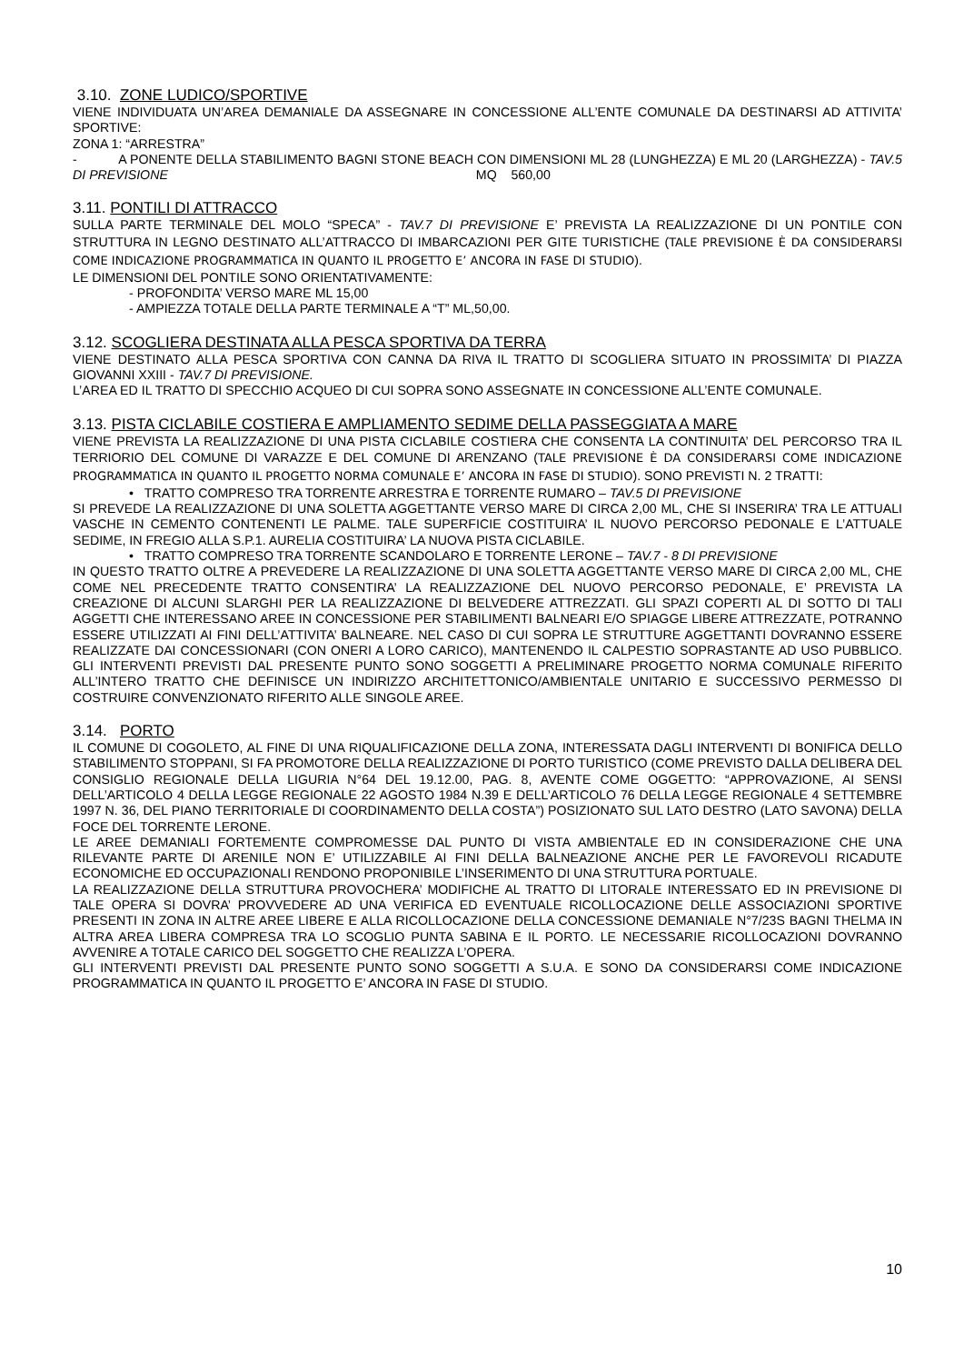3.10. ZONE LUDICO/SPORTIVE
VIENE INDIVIDUATA UN’AREA DEMANIALE DA ASSEGNARE IN CONCESSIONE ALL’ENTE COMUNALE DA DESTINARSI AD ATTIVITA’ SPORTIVE:
ZONA 1: “ARRESTRA”
- A PONENTE DELLA STABILIMENTO BAGNI STONE BEACH CON DIMENSIONI ML 28 (LUNGHEZZA) E ML 20 (LARGHEZZA) - TAV.5 DI PREVISIONE MQ 560,00
3.11. PONTILI DI ATTRACCO
SULLA PARTE TERMINALE DEL MOLO “SPECA” - TAV.7 DI PREVISIONE E’ PREVISTA LA REALIZZAZIONE DI UN PONTILE CON STRUTTURA IN LEGNO DESTINATO ALL’ATTRACCO DI IMBARCAZIONI PER GITE TURISTICHE (TALE PREVISIONE È DA CONSIDERARSI COME INDICAZIONE PROGRAMMATICA IN QUANTO IL PROGETTO E’ ANCORA IN FASE DI STUDIO).
LE DIMENSIONI DEL PONTILE SONO ORIENTATIVAMENTE:
- PROFONDITA’ VERSO MARE ML 15,00
- AMPIEZZA TOTALE DELLA PARTE TERMINALE A “T” ML,50,00.
3.12. SCOGLIERA DESTINATA ALLA PESCA SPORTIVA DA TERRA
VIENE DESTINATO ALLA PESCA SPORTIVA CON CANNA DA RIVA IL TRATTO DI SCOGLIERA SITUATO IN PROSSIMITA’ DI PIAZZA GIOVANNI XXIII - TAV.7 DI PREVISIONE.
L’AREA ED IL TRATTO DI SPECCHIO ACQUEO DI CUI SOPRA SONO ASSEGNATE IN CONCESSIONE ALL’ENTE COMUNALE.
3.13. PISTA CICLABILE COSTIERA E AMPLIAMENTO SEDIME DELLA PASSEGGIATA A MARE
VIENE PREVISTA LA REALIZZAZIONE DI UNA PISTA CICLABILE COSTIERA CHE CONSENTA LA CONTINUITA’ DEL PERCORSO TRA IL TERRIORIO DEL COMUNE DI VARAZZE E DEL COMUNE DI ARENZANO (TALE PREVISIONE È DA CONSIDERARSI COME INDICAZIONE PROGRAMMATICA IN QUANTO IL PROGETTO NORMA COMUNALE E’ ANCORA IN FASE DI STUDIO). SONO PREVISTI N. 2 TRATTI:
• TRATTO COMPRESO TRA TORRENTE ARRESTRA E TORRENTE RUMARO – TAV.5 DI PREVISIONE
SI PREVEDE LA REALIZZAZIONE DI UNA SOLETTA AGGETTANTE VERSO MARE DI CIRCA 2,00 ML, CHE SI INSERIRA’ TRA LE ATTUALI VASCHE IN CEMENTO CONTENENTI LE PALME. TALE SUPERFICIE COSTITUIRA’ IL NUOVO PERCORSO PEDONALE E L’ATTUALE SEDIME, IN FREGIO ALLA S.P.1. AURELIA COSTITUIRA’ LA NUOVA PISTA CICLABILE.
• TRATTO COMPRESO TRA TORRENTE SCANDOLARO E TORRENTE LERONE – TAV.7 - 8 DI PREVISIONE
IN QUESTO TRATTO OLTRE A PREVEDERE LA REALIZZAZIONE DI UNA SOLETTA AGGETTANTE VERSO MARE DI CIRCA 2,00 ML, CHE COME NEL PRECEDENTE TRATTO CONSENTIRA’ LA REALIZZAZIONE DEL NUOVO PERCORSO PEDONALE, E’ PREVISTA LA CREAZIONE DI ALCUNI SLARGHI PER LA REALIZZAZIONE DI BELVEDERE ATTREZZATI. GLI SPAZI COPERTI AL DI SOTTO DI TALI AGGETTI CHE INTERESSANO AREE IN CONCESSIONE PER STABILIMENTI BALNEARI E/O SPIAGGE LIBERE ATTREZZATE, POTRANNO ESSERE UTILIZZATI AI FINI DELL’ATTIVITA’ BALNEARE. NEL CASO DI CUI SOPRA LE STRUTTURE AGGETTANTI DOVRANNO ESSERE REALIZZATE DAI CONCESSIONARI (CON ONERI A LORO CARICO), MANTENENDO IL CALPESTIO SOPRASTANTE AD USO PUBBLICO. GLI INTERVENTI PREVISTI DAL PRESENTE PUNTO SONO SOGGETTI A PRELIMINARE PROGETTO NORMA COMUNALE RIFERITO ALL’INTERO TRATTO CHE DEFINISCE UN INDIRIZZO ARCHITETTONICO/AMBIENTALE UNITARIO E SUCCESSIVO PERMESSO DI COSTRUIRE CONVENZIONATO RIFERITO ALLE SINGOLE AREE.
3.14. PORTO
IL COMUNE DI COGOLETO, AL FINE DI UNA RIQUALIFICAZIONE DELLA ZONA, INTERESSATA DAGLI INTERVENTI DI BONIFICA DELLO STABILIMENTO STOPPANI, SI FA PROMOTORE DELLA REALIZZAZIONE DI PORTO TURISTICO (COME PREVISTO DALLA DELIBERA DEL CONSIGLIO REGIONALE DELLA LIGURIA N°64 DEL 19.12.00, PAG. 8, AVENTE COME OGGETTO: “APPROVAZIONE, AI SENSI DELL’ARTICOLO 4 DELLA LEGGE REGIONALE 22 AGOSTO 1984 N.39 E DELL’ARTICOLO 76 DELLA LEGGE REGIONALE 4 SETTEMBRE 1997 N. 36, DEL PIANO TERRITORIALE DI COORDINAMENTO DELLA COSTA”) POSIZIONATO SUL LATO DESTRO (LATO SAVONA) DELLA FOCE DEL TORRENTE LERONE.
LE AREE DEMANIALI FORTEMENTE COMPROMESSE DAL PUNTO DI VISTA AMBIENTALE ED IN CONSIDERAZIONE CHE UNA RILEVANTE PARTE DI ARENILE NON E’ UTILIZZABILE AI FINI DELLA BALNEAZIONE ANCHE PER LE FAVOREVOLI RICADUTE ECONOMICHE ED OCCUPAZIONALI RENDONO PROPONIBILE L’INSERIMENTO DI UNA STRUTTURA PORTUALE.
LA REALIZZAZIONE DELLA STRUTTURA PROVOCHERA’ MODIFICHE AL TRATTO DI LITORALE INTERESSATO ED IN PREVISIONE DI TALE OPERA SI DOVRA’ PROVVEDERE AD UNA VERIFICA ED EVENTUALE RICOLLOCAZIONE DELLE ASSOCIAZIONI SPORTIVE PRESENTI IN ZONA IN ALTRE AREE LIBERE E ALLA RICOLLOCAZIONE DELLA CONCESSIONE DEMANIALE N°7/23S BAGNI THELMA IN ALTRA AREA LIBERA COMPRESA TRA LO SCOGLIO PUNTA SABINA E IL PORTO. LE NECESSARIE RICOLLOCAZIONI DOVRANNO AVVENIRE A TOTALE CARICO DEL SOGGETTO CHE REALIZZA L’OPERA.
GLI INTERVENTI PREVISTI DAL PRESENTE PUNTO SONO SOGGETTI A S.U.A. E SONO DA CONSIDERARSI COME INDICAZIONE PROGRAMMATICA IN QUANTO IL PROGETTO E’ ANCORA IN FASE DI STUDIO.
10